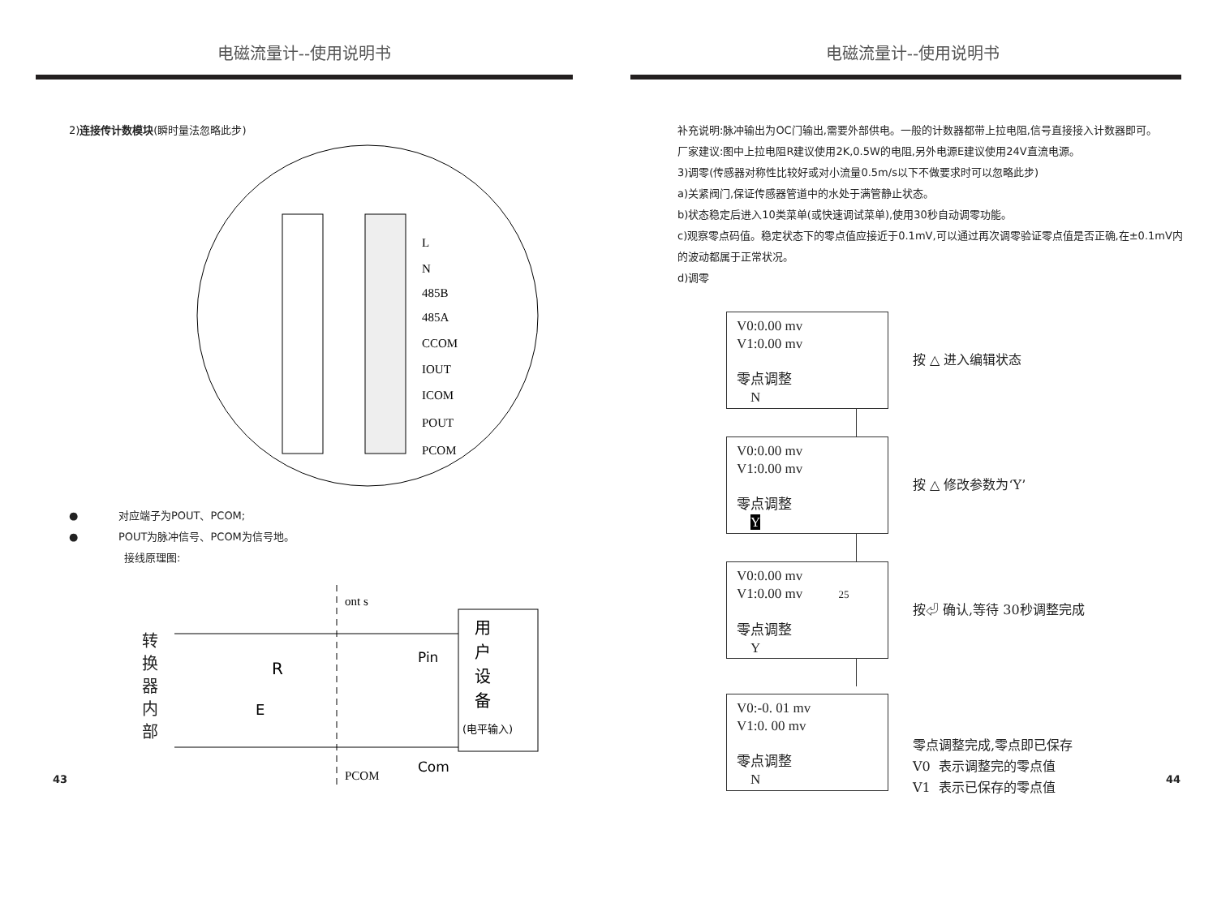电磁流量计--使用说明书
2)连接传计数模块(瞬时量法忽略此步)
L
N
485B
485A
CCOM
IOUT
ICOM
POUT
PCOM
● 对应端子为POUT、PCOM;
● POUT为脉冲信号、PCOM为信号地。
接线原理图:
转
换
器
内
部
ont s
Pin
R
E
Com
PCOM
用
户
设
备
(电平输入)
43
电磁流量计--使用说明书
补充说明:脉冲输出为OC门输出,需要外部供电。一般的计数器都带上拉电阻,信号直接接入计数器即可。
厂家建议:图中上拉电阻R建议使用2K,0.5W的电阻,另外电源E建议使用24V直流电源。
3)调零(传感器对称性比较好或对小流量0.5m/s以下不做要求时可以忽略此步)
a)关紧阀门,保证传感器管道中的水处于满管静止状态。
b)状态稳定后进入10类菜单(或快速调试菜单),使用30秒自动调零功能。
c)观察零点码值。稳定状态下的零点值应接近于0.1mV,可以通过再次调零验证零点值是否正确,在±0.1mV内的波动都属于正常状况。
d)调零
V0:0.00 mv
V1:0.00 mv
零点调整
N
按 △ 进入编辑状态
V0:0.00 mv
V1:0.00 mv
零点调整
Y
按 △ 修改参数为‘Y’
V0:0.00 mv
V1:0.00 mv 25
零点调整
Y
按⏎ 确认,等待 30秒调整完成
V0:-0. 01 mv
V1:0. 00 mv
零点调整
N
零点调整完成,零点即已保存
V0 表示调整完的零点值
V1 表示已保存的零点值
44